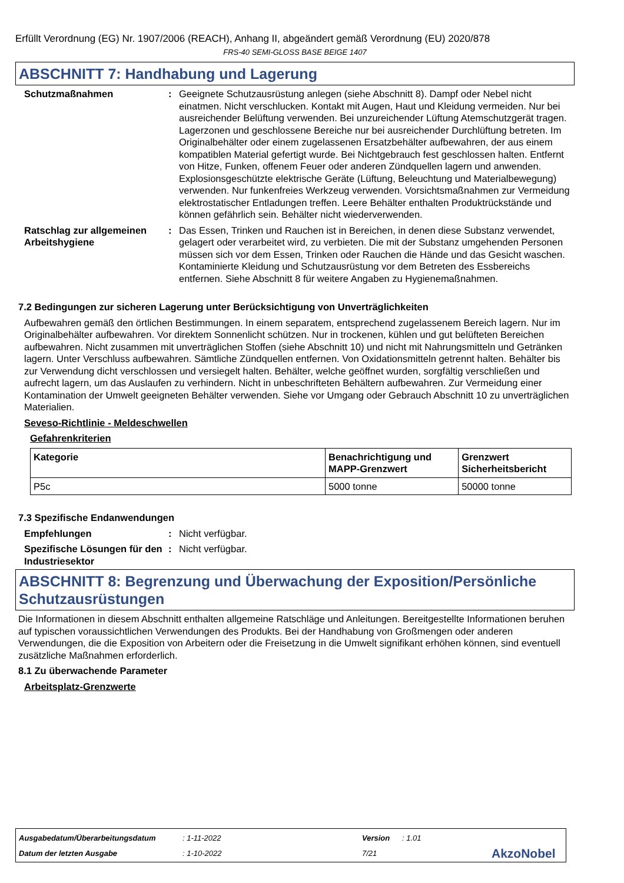Erfüllt Verordnung (EG) Nr. 1907/2006 (REACH), Anhang II, abgeändert gemäß Verordnung (EU) 2020/878
FRS-40 SEMI-GLOSS BASE BEIGE 1407
ABSCHNITT 7: Handhabung und Lagerung
Schutzmaßnahmen : Geeignete Schutzausrüstung anlegen (siehe Abschnitt 8). Dampf oder Nebel nicht einatmen. Nicht verschlucken. Kontakt mit Augen, Haut und Kleidung vermeiden. Nur bei ausreichender Belüftung verwenden. Bei unzureichender Lüftung Atemschutzgerät tragen. Lagerzonen und geschlossene Bereiche nur bei ausreichender Durchlüftung betreten. Im Originalbehälter oder einem zugelassenen Ersatzbehälter aufbewahren, der aus einem kompatiblen Material gefertigt wurde. Bei Nichtgebrauch fest geschlossen halten. Entfernt von Hitze, Funken, offenem Feuer oder anderen Zündquellen lagern und anwenden. Explosionsgeschützte elektrische Geräte (Lüftung, Beleuchtung und Materialbewegung) verwenden. Nur funkenfreies Werkzeug verwenden. Vorsichtsmaßnahmen zur Vermeidung elektrostatischer Entladungen treffen. Leere Behälter enthalten Produktrückstände und können gefährlich sein. Behälter nicht wiederverwenden.
Ratschlag zur allgemeinen Arbeitshygiene
: Das Essen, Trinken und Rauchen ist in Bereichen, in denen diese Substanz verwendet, gelagert oder verarbeitet wird, zu verbieten. Die mit der Substanz umgehenden Personen müssen sich vor dem Essen, Trinken oder Rauchen die Hände und das Gesicht waschen. Kontaminierte Kleidung und Schutzausrüstung vor dem Betreten des Essbereichs entfernen. Siehe Abschnitt 8 für weitere Angaben zu Hygienemaßnahmen.
7.2 Bedingungen zur sicheren Lagerung unter Berücksichtigung von Unverträglichkeiten
Aufbewahren gemäß den örtlichen Bestimmungen. In einem separatem, entsprechend zugelassenem Bereich lagern. Nur im Originalbehälter aufbewahren. Vor direktem Sonnenlicht schützen. Nur in trockenen, kühlen und gut belüfteten Bereichen aufbewahren. Nicht zusammen mit unverträglichen Stoffen (siehe Abschnitt 10) und nicht mit Nahrungsmitteln und Getränken lagern. Unter Verschluss aufbewahren. Sämtliche Zündquellen entfernen. Von Oxidationsmitteln getrennt halten. Behälter bis zur Verwendung dicht verschlossen und versiegelt halten. Behälter, welche geöffnet wurden, sorgfältig verschließen und aufrecht lagern, um das Auslaufen zu verhindern. Nicht in unbeschrifteten Behältern aufbewahren. Zur Vermeidung einer Kontamination der Umwelt geeigneten Behälter verwenden. Siehe vor Umgang oder Gebrauch Abschnitt 10 zu unverträglichen Materialien.
Seveso-Richtlinie - Meldeschwellen
Gefahrenkriterien
| Kategorie | Benachrichtigung und MAPP-Grenzwert | Grenzwert Sicherheitsbericht |
| --- | --- | --- |
| P5c | 5000 tonne | 50000 tonne |
7.3 Spezifische Endanwendungen
Empfehlungen : Nicht verfügbar.
Spezifische Lösungen für den Industriesektor
: Nicht verfügbar.
ABSCHNITT 8: Begrenzung und Überwachung der Exposition/Persönliche Schutzausrüstungen
Die Informationen in diesem Abschnitt enthalten allgemeine Ratschläge und Anleitungen. Bereitgestellte Informationen beruhen auf typischen voraussichtlichen Verwendungen des Produkts. Bei der Handhabung von Großmengen oder anderen Verwendungen, die die Exposition von Arbeitern oder die Freisetzung in die Umwelt signifikant erhöhen können, sind eventuell zusätzliche Maßnahmen erforderlich.
8.1 Zu überwachende Parameter
Arbeitsplatz-Grenzwerte
Ausgabedatum/Überarbeitungsdatum: 1-11-2022 Version: 1.01
Datum der letzten Ausgabe: 1-10-2022 7/21 AkzoNobel